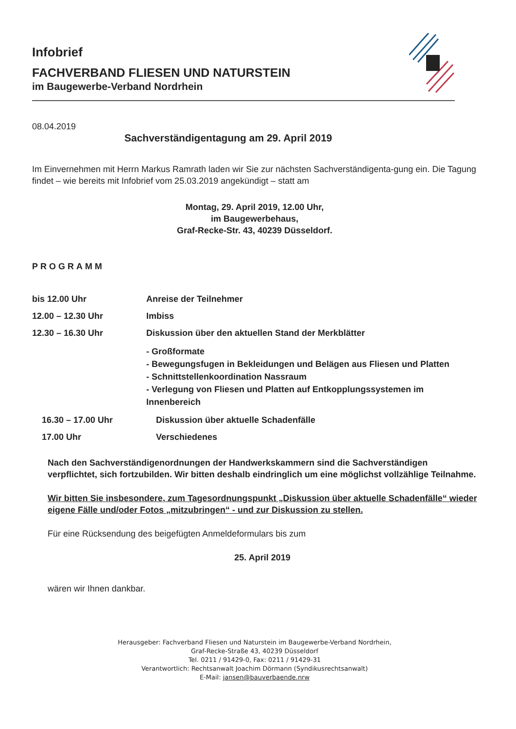Infobrief
FACHVERBAND FLIESEN UND NATURSTEIN
im Baugewerbe-Verband Nordrhein
08.04.2019
Sachverständigentagung am 29. April 2019
Im Einvernehmen mit Herrn Markus Ramrath laden wir Sie zur nächsten Sachverständigenta-gung ein. Die Tagung findet – wie bereits mit Infobrief vom 25.03.2019 angekündigt – statt am
Montag, 29. April 2019, 12.00 Uhr,
im Baugewerbehaus,
Graf-Recke-Str. 43, 40239 Düsseldorf.
PROGRAMM
bis 12.00 Uhr Anreise der Teilnehmer
12.00 – 12.30 Uhr Imbiss
12.30 – 16.30 Uhr Diskussion über den aktuellen Stand der Merkblätter
- Großformate
- Bewegungsfugen in Bekleidungen und Belägen aus Fliesen und Platten
- Schnittstellenkoordination Nassraum
- Verlegung von Fliesen und Platten auf Entkopplungssystemen im Innenbereich
16.30 – 17.00 Uhr Diskussion über aktuelle Schadenfälle
17.00 Uhr Verschiedenes
Nach den Sachverständigenordnungen der Handwerkskammern sind die Sachverständigen verpflichtet, sich fortzubilden. Wir bitten deshalb eindringlich um eine möglichst vollzählige Teilnahme.
Wir bitten Sie insbesondere, zum Tagesordnungspunkt „Diskussion über aktuelle Schadenfälle“ wieder eigene Fälle und/oder Fotos „mitzubringen“ - und zur Diskussion zu stellen.
Für eine Rücksendung des beigefügten Anmeldeformulars bis zum
25. April 2019
wären wir Ihnen dankbar.
Herausgeber: Fachverband Fliesen und Naturstein im Baugewerbe-Verband Nordrhein,
Graf-Recke-Straße 43, 40239 Düsseldorf
Tel. 0211 / 91429-0, Fax: 0211 / 91429-31
Verantwortlich: Rechtsanwalt Joachim Dörmann (Syndikusrechtsanwalt)
E-Mail: jansen@bauverbaende.nrw